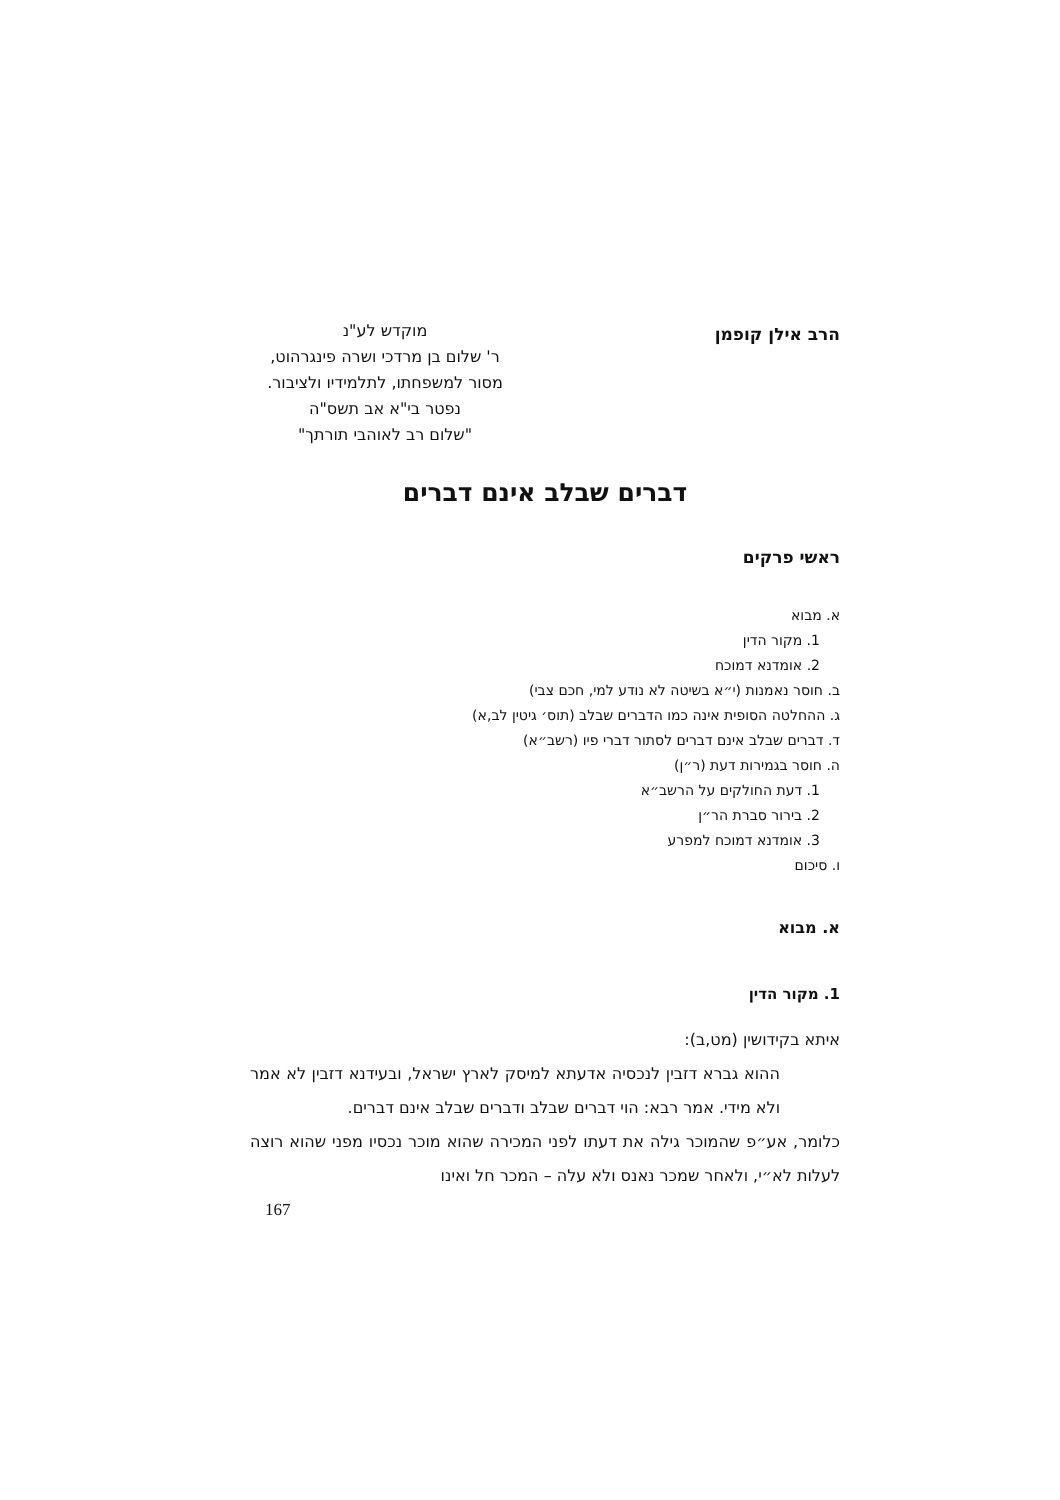הרב אילן קופמן
מוקדש לע"נ
ר' שלום בן מרדכי ושרה פינגרהוט,
מסור למשפחתו, לתלמידיו ולציבור.
נפטר בי"א אב תשס"ה
"שלום רב לאוהבי תורתך"
דברים שבלב אינם דברים
ראשי פרקים
א. מבוא
1. מקור הדין
2. אומדנא דמוכח
ב. חוסר נאמנות (י״א בשיטה לא נודע למי, חכם צבי)
ג. ההחלטה הסופית אינה כמו הדברים שבלב (תוס׳ גיטין לב,א)
ד. דברים שבלב אינם דברים לסתור דברי פיו (רשב״א)
ה. חוסר בגמירות דעת (ר״ן)
1. דעת החולקים על הרשב״א
2. בירור סברת הר״ן
3. אומדנא דמוכח למפרע
ו. סיכום
א. מבוא
1. מקור הדין
איתא בקידושין (מט,ב):
ההוא גברא דזבין לנכסיה אדעתא למיסק לארץ ישראל, ובעידנא דזבין לא אמר ולא מידי. אמר רבא: הוי דברים שבלב ודברים שבלב אינם דברים.
כלומר, אע״פ שהמוכר גילה את דעתו לפני המכירה שהוא מוכר נכסיו מפני שהוא רוצה לעלות לא״י, ולאחר שמכר נאנס ולא עלה – המכר חל ואינו
167